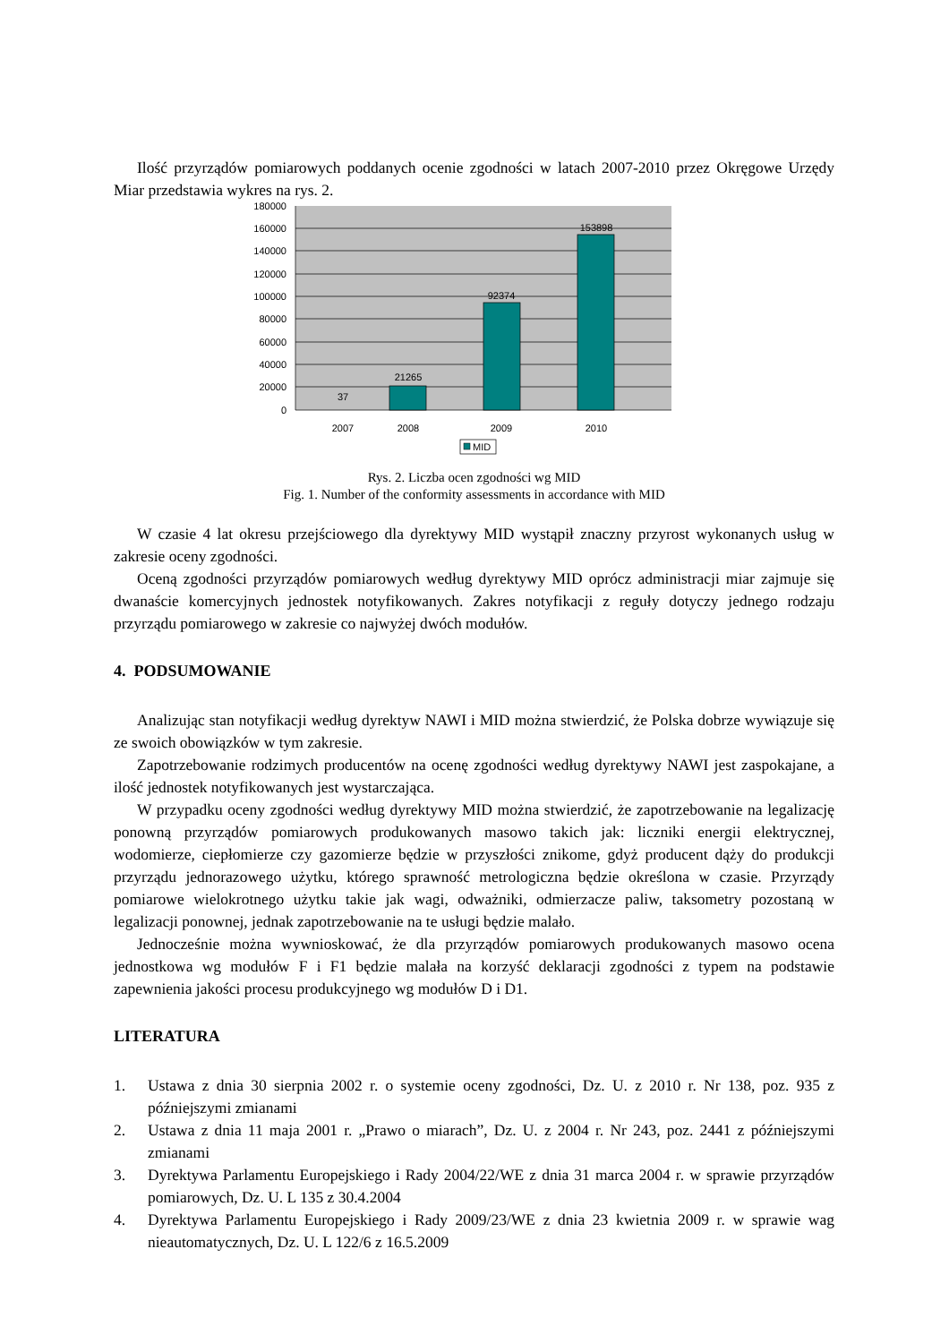Ilość przyrządów pomiarowych poddanych ocenie zgodności w latach 2007-2010 przez Okręgowe Urzędy Miar przedstawia wykres na rys. 2.
180000
160000
140000
120000
100000
80000
60000
40000
20000
0
37
21265
92374
153898
2007
2008
2009
2010
MID
Rys. 2. Liczba ocen zgodności wg MID
Fig. 1. Number of the conformity assessments in accordance with MID
W czasie 4 lat okresu przejściowego dla dyrektywy MID wystąpił znaczny przyrost wykonanych usług w zakresie oceny zgodności.
Oceną zgodności przyrządów pomiarowych według dyrektywy MID oprócz administracji miar zajmuje się dwanaście komercyjnych jednostek notyfikowanych. Zakres notyfikacji z reguły dotyczy jednego rodzaju przyrządu pomiarowego w zakresie co najwyżej dwóch modułów.
4. PODSUMOWANIE
Analizując stan notyfikacji według dyrektyw NAWI i MID można stwierdzić, że Polska dobrze wywiązuje się ze swoich obowiązków w tym zakresie.
Zapotrzebowanie rodzimych producentów na ocenę zgodności według dyrektywy NAWI jest zaspokajane, a ilość jednostek notyfikowanych jest wystarczająca.
W przypadku oceny zgodności według dyrektywy MID można stwierdzić, że zapotrzebowanie na legalizację ponowną przyrządów pomiarowych produkowanych masowo takich jak: liczniki energii elektrycznej, wodomierze, ciepłomierze czy gazomierze będzie w przyszłości znikome, gdyż producent dąży do produkcji przyrządu jednorazowego użytku, którego sprawność metrologiczna będzie określona w czasie. Przyrządy pomiarowe wielokrotnego użytku takie jak wagi, odważniki, odmierzacze paliw, taksometry pozostaną w legalizacji ponownej, jednak zapotrzebowanie na te usługi będzie malało.
Jednocześnie można wywnioskować, że dla przyrządów pomiarowych produkowanych masowo ocena jednostkowa wg modułów F i F1 będzie malała na korzyść deklaracji zgodności z typem na podstawie zapewnienia jakości procesu produkcyjnego wg modułów D i D1.
LITERATURA
1. Ustawa z dnia 30 sierpnia 2002 r. o systemie oceny zgodności, Dz. U. z 2010 r. Nr 138, poz. 935 z późniejszymi zmianami
2. Ustawa z dnia 11 maja 2001 r. „Prawo o miarach”, Dz. U. z 2004 r. Nr 243, poz. 2441 z późniejszymi zmianami
3. Dyrektywa Parlamentu Europejskiego i Rady 2004/22/WE z dnia 31 marca 2004 r. w sprawie przyrządów pomiarowych, Dz. U. L 135 z 30.4.2004
4. Dyrektywa Parlamentu Europejskiego i Rady 2009/23/WE z dnia 23 kwietnia 2009 r. w sprawie wag nieautomatycznych, Dz. U. L 122/6 z 16.5.2009